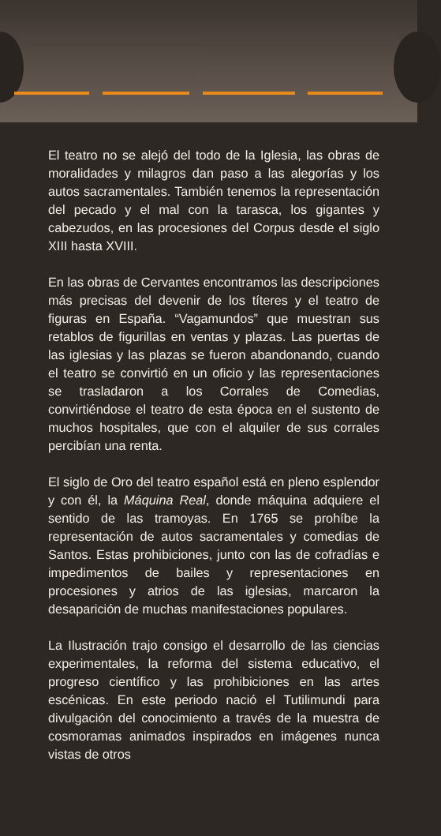El teatro no se alejó del todo de la Iglesia, las obras de moralidades y milagros dan paso a las alegorías y los autos sacramentales. También tenemos la representación del pecado y el mal con la tarasca, los gigantes y cabezudos, en las procesiones del Corpus desde el siglo XIII hasta XVIII.
En las obras de Cervantes encontramos las descripciones más precisas del devenir de los títeres y el teatro de figuras en España. “Vagamundos” que muestran sus retablos de figurillas en ventas y plazas. Las puertas de las iglesias y las plazas se fueron abandonando, cuando el teatro se convirtió en un oficio y las representaciones se trasladaron a los Corrales de Comedias, convirtiéndose el teatro de esta época en el sustento de muchos hospitales, que con el alquiler de sus corrales percibían una renta.
El siglo de Oro del teatro español está en pleno esplendor y con él, la Máquina Real, donde máquina adquiere el sentido de las tramoyas. En 1765 se prohíbe la representación de autos sacramentales y comedias de Santos. Estas prohibiciones, junto con las de cofradías e impedimentos de bailes y representaciones en procesiones y atrios de las iglesias, marcaron la desaparición de muchas manifestaciones populares.
La Ilustración trajo consigo el desarrollo de las ciencias experimentales, la reforma del sistema educativo, el progreso científico y las prohibiciones en las artes escénicas. En este periodo nació el Tutilimundi para divulgación del conocimiento a través de la muestra de cosmoramas animados inspirados en imágenes nunca vistas de otros